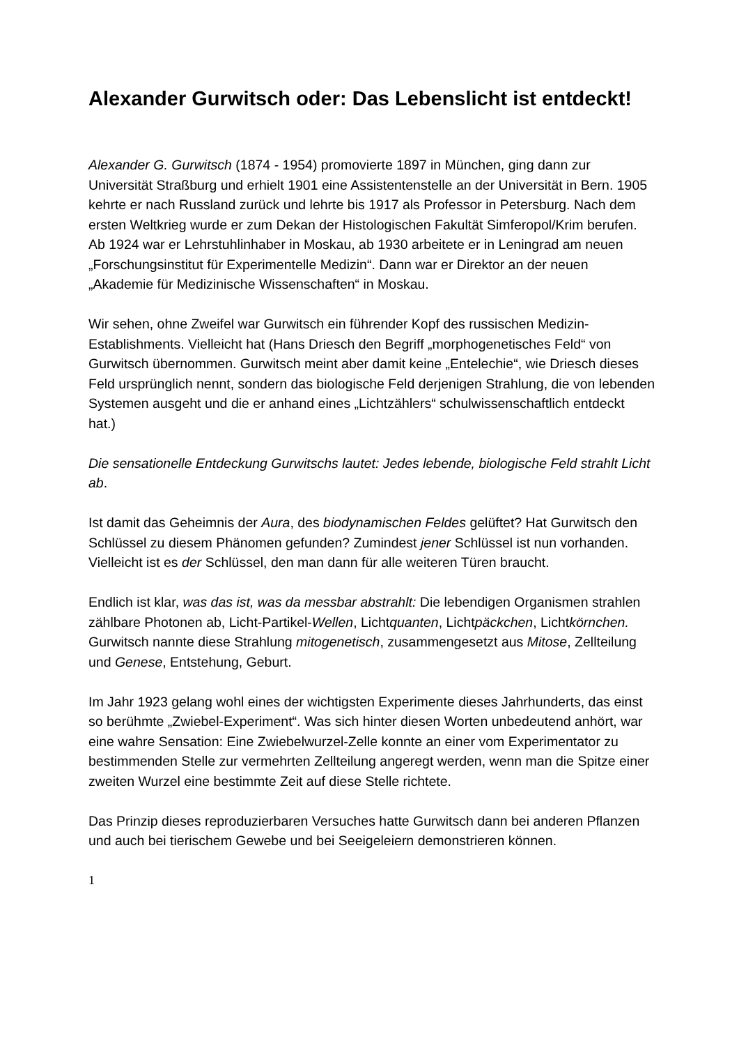Alexander Gurwitsch oder: Das Lebenslicht ist entdeckt!
Alexander G. Gurwitsch (1874 - 1954) promovierte 1897 in München, ging dann zur Universität Straßburg und erhielt 1901 eine Assistentenstelle an der Universität in Bern. 1905 kehrte er nach Russland zurück und lehrte bis 1917 als Professor in Petersburg. Nach dem ersten Weltkrieg wurde er zum Dekan der Histologischen Fakultät Simferopol/Krim berufen. Ab 1924 war er Lehrstuhlinhaber in Moskau, ab 1930 arbeitete er in Leningrad am neuen „Forschungsinstitut für Experimentelle Medizin“. Dann war er Direktor an der neuen „Akademie für Medizinische Wissenschaften“ in Moskau.
Wir sehen, ohne Zweifel war Gurwitsch ein führender Kopf des russischen Medizin-Establishments. Vielleicht hat (Hans Driesch den Begriff „morphogenetisches Feld“ von Gurwitsch übernommen. Gurwitsch meint aber damit keine „Entelechie“, wie Driesch dieses Feld ursprünglich nennt, sondern das biologische Feld derjenigen Strahlung, die von lebenden Systemen ausgeht und die er anhand eines „Lichtzählers“ schulwissenschaftlich entdeckt hat.)
Die sensationelle Entdeckung Gurwitschs lautet: Jedes lebende, biologische Feld strahlt Licht ab.
Ist damit das Geheimnis der Aura, des biodynamischen Feldes gelüftet? Hat Gurwitsch den Schlüssel zu diesem Phänomen gefunden? Zumindest jener Schlüssel ist nun vorhanden. Vielleicht ist es der Schlüssel, den man dann für alle weiteren Türen braucht.
Endlich ist klar, was das ist, was da messbar abstrahlt: Die lebendigen Organismen strahlen zählbare Photonen ab, Licht-Partikel-Wellen, Lichtquanten, Lichtpäckchen, Lichtkörnchen. Gurwitsch nannte diese Strahlung mitogenetisch, zusammengesetzt aus Mitose, Zellteilung und Genese, Entstehung, Geburt.
Im Jahr 1923 gelang wohl eines der wichtigsten Experimente dieses Jahrhunderts, das einst so berühmte „Zwiebel-Experiment“. Was sich hinter diesen Worten unbedeutend anhört, war eine wahre Sensation: Eine Zwiebelwurzel-Zelle konnte an einer vom Experimentator zu bestimmenden Stelle zur vermehrten Zellteilung angeregt werden, wenn man die Spitze einer zweiten Wurzel eine bestimmte Zeit auf diese Stelle richtete.
Das Prinzip dieses reproduzierbaren Versuches hatte Gurwitsch dann bei anderen Pflanzen und auch bei tierischem Gewebe und bei Seeigeleiern demonstrieren können.
1